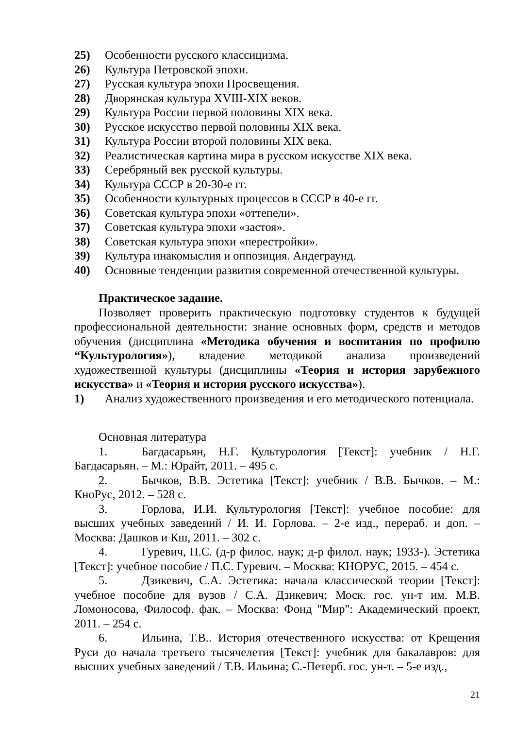25) Особенности русского классицизма.
26) Культура Петровской эпохи.
27) Русская культура эпохи Просвещения.
28) Дворянская культура XVIII-XIX веков.
29) Культура России первой половины XIX века.
30) Русское искусство первой половины XIX века.
31) Культура России второй половины XIX века.
32) Реалистическая картина мира в русском искусстве XIX века.
33) Серебряный век русской культуры.
34) Культура СССР в 20-30-е гг.
35) Особенности культурных процессов в СССР в 40-е гг.
36) Советская культура эпохи «оттепели».
37) Советская культура эпохи «застоя».
38) Советская культура эпохи «перестройки».
39) Культура инакомыслия и оппозиция. Андеграунд.
40) Основные тенденции развития современной отечественной культуры.
Практическое задание.
Позволяет проверить практическую подготовку студентов к будущей профессиональной деятельности: знание основных форм, средств и методов обучения (дисциплина «Методика обучения и воспитания по профилю “Культурология»), владение методикой анализа произведений художественной культуры (дисциплины «Теория и история зарубежного искусства» и «Теория и история русского искусства»).
1) Анализ художественного произведения и его методического потенциала.
Основная литература
1. Багдасарьян, Н.Г. Культурология [Текст]: учебник / Н.Г. Багдасарьян. – М.: Юрайт, 2011. – 495 с.
2. Бычков, В.В. Эстетика [Текст]: учебник / В.В. Бычков. – М.: КноРус, 2012. – 528 с.
3. Горлова, И.И. Культурология [Текст]: учебное пособие: для высших учебных заведений / И. И. Горлова. – 2-е изд., перераб. и доп. – Москва: Дашков и Кш, 2011. – 302 с.
4. Гуревич, П.С. (д-р филос. наук; д-р филол. наук; 1933-). Эстетика [Текст]: учебное пособие / П.С. Гуревич. – Москва: КНОРУС, 2015. – 454 с.
5. Дзикевич, С.А. Эстетика: начала классической теории [Текст]: учебное пособие для вузов / С.А. Дзикевич; Моск. гос. ун-т им. М.В. Ломоносова, Философ. фак. – Москва: Фонд "Мир": Академический проект, 2011. – 254 с.
6. Ильина, Т.В.. История отечественного искусства: от Крещения Руси до начала третьего тысячелетия [Текст]: учебник для бакалавров: для высших учебных заведений / Т.В. Ильина; С.-Петерб. гос. ун-т. – 5-е изд.,
21